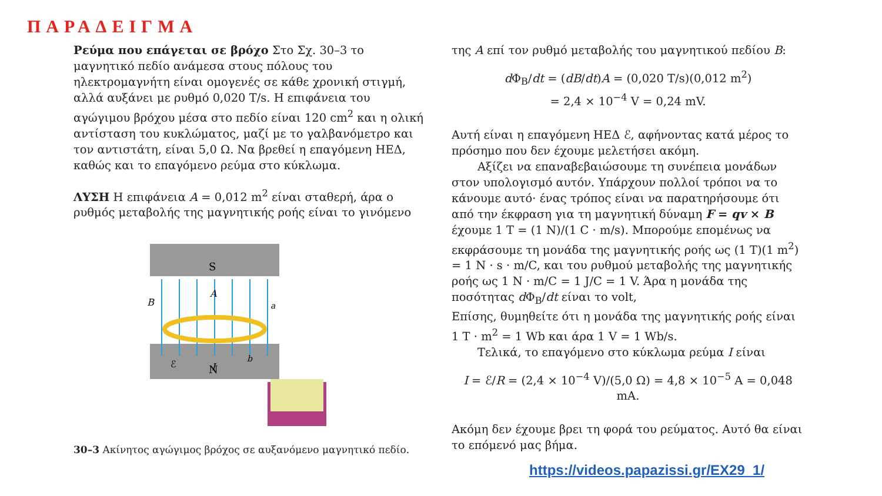ΠΑΡΑΔΕΙΓΜΑ
Ρεύμα που επάγεται σε βρόχο Στο Σχ. 30–3 το μαγνητικό πεδίο ανάμεσα στους πόλους του ηλεκτρομαγνήτη είναι ομογενές σε κάθε χρονική στιγμή, αλλά αυξάνει με ρυθμό 0,020 T/s. Η επιφάνεια του αγώγιμου βρόχου μέσα στο πεδίο είναι 120 cm<sup>2</sup> και η ολική αντίσταση του κυκλώματος, μαζί με το γαλβανόμετρο και τον αντιστάτη, είναι 5,0 Ω. Να βρεθεί η επαγόμενη ΗΕΔ, καθώς και το επαγόμενο ρεύμα στο κύκλωμα.
ΛΥΣΗ Η επιφάνεια A = 0,012 m<sup>2</sup> είναι σταθερή, άρα ο ρυθμός μεταβολής της μαγνητικής ροής είναι το γινόμενο
S
N
B
A
a
b
ℰ
I
30–3 Ακίνητος αγώγιμος βρόχος σε αυξανόμενο μαγνητικό πεδίο.
της A επί τον ρυθμό μεταβολής του μαγνητικού πεδίου B:
d Φ<sub>B</sub>/dt = (dB/dt)A = (0,020 T/s)(0,012 m<sup>2</sup>)
= 2,4 × 10<sup>−4</sup> V = 0,24 mV.
Αυτή είναι η επαγόμενη ΗΕΔ ℰ, αφήνοντας κατά μέρος το πρόσημο που δεν έχουμε μελετήσει ακόμη.
Αξίζει να επαναβεβαιώσουμε τη συνέπεια μονάδων στον υπολογισμό αυτόν. Υπάρχουν πολλοί τρόποι να το κάνουμε αυτό· ένας τρόπος είναι να παρατηρήσουμε ότι από την έκφραση για τη μαγνητική δύναμη F = qv × B έχουμε 1 T = (1 N)/(1 C · m/s). Μπορούμε επομένως να εκφράσουμε τη μονάδα της μαγνητικής ροής ως (1 T)(1 m<sup>2</sup>) = 1 N · s · m/C, και του ρυθμού μεταβολής της μαγνητικής ροής ως 1 N · m/C = 1 J/C = 1 V. Άρα η μονάδα της ποσότητας d Φ<sub>B</sub>/dt είναι το volt,
Επίσης, θυμηθείτε ότι η μονάδα της μαγνητικής ροής είναι 1 T · m<sup>2</sup> = 1 Wb και άρα 1 V = 1 Wb/s.
Τελικά, το επαγόμενο στο κύκλωμα ρεύμα I είναι
I = ℰ/R = (2,4 × 10<sup>−4</sup> V)/(5,0 Ω) = 4,8 × 10<sup>−5</sup> A = 0,048 mA.
Ακόμη δεν έχουμε βρει τη φορά του ρεύματος. Αυτό θα είναι το επόμενό μας βήμα.
https://videos.papazissi.gr/EX29_1/